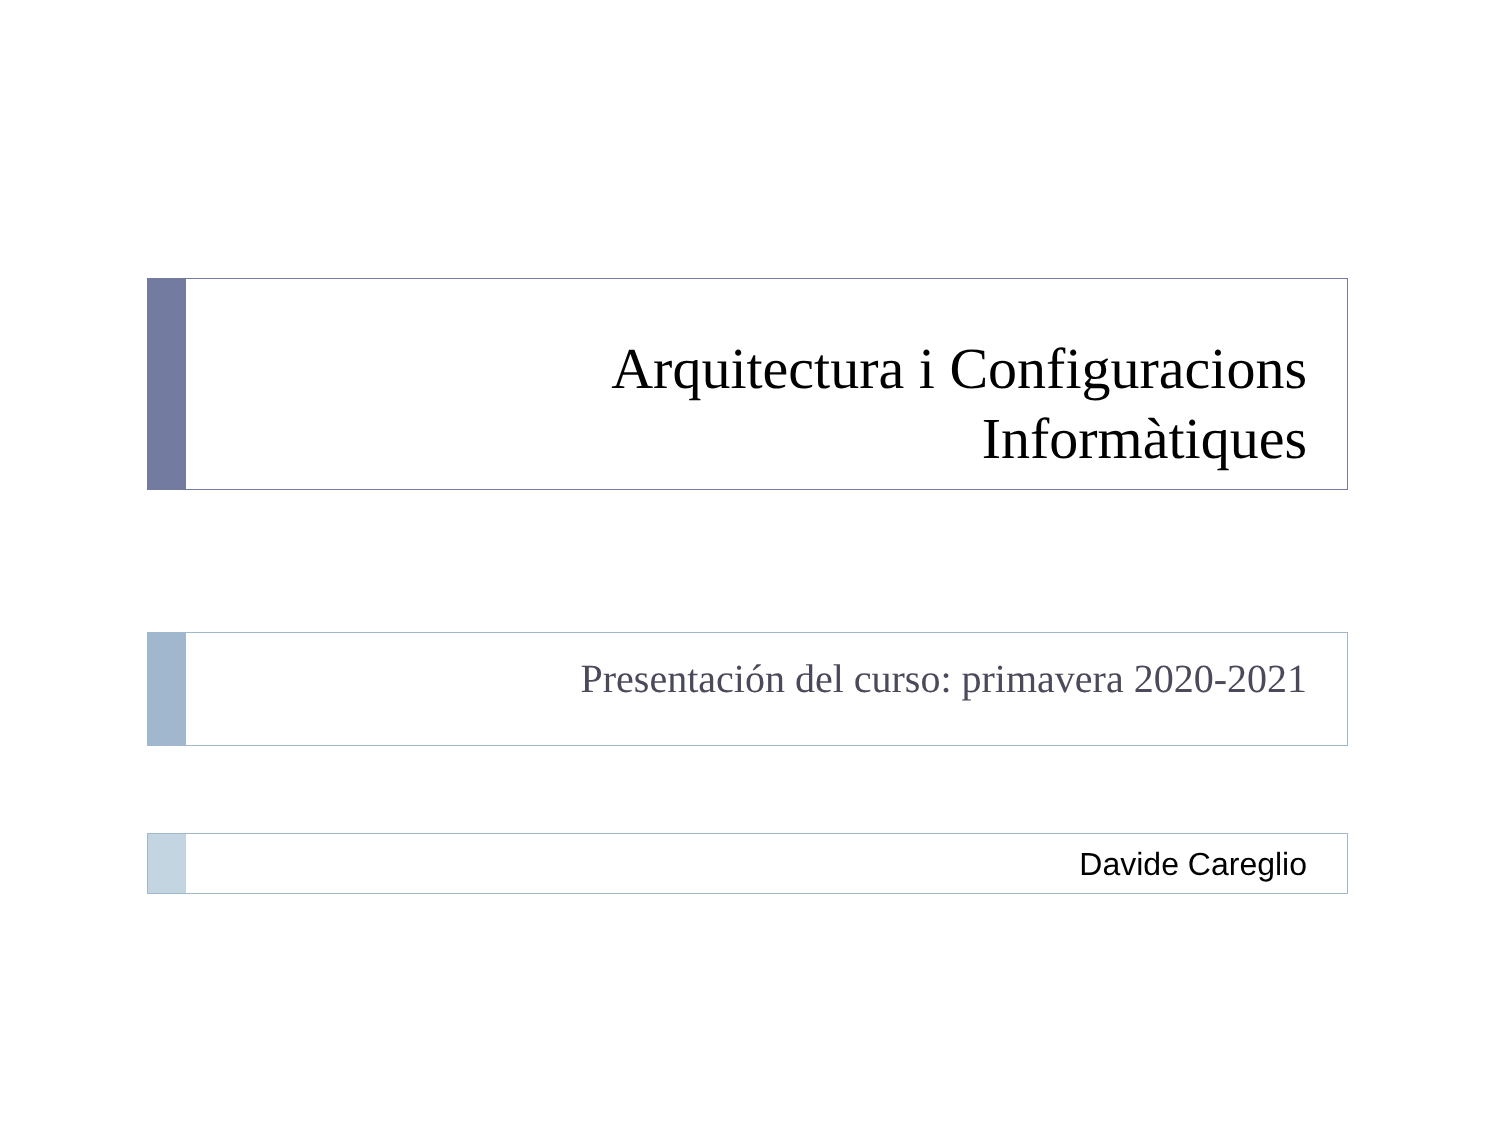Arquitectura i Configuracions
Informàtiques
Presentación del curso: primavera 2020-2021
Davide Careglio